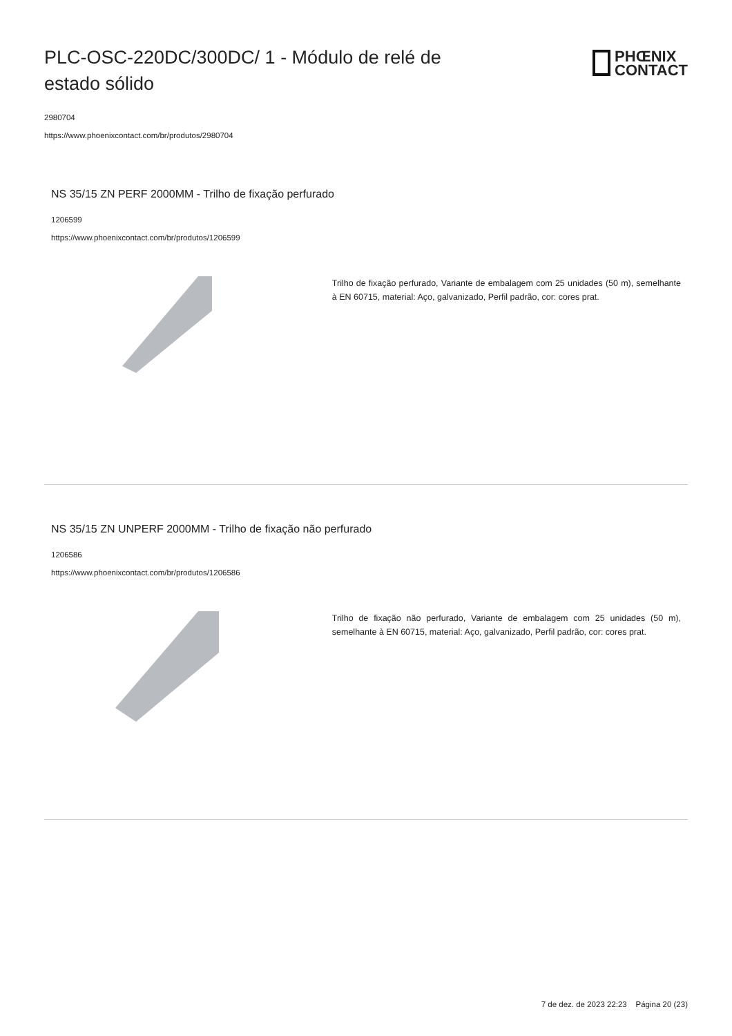PLC-OSC-220DC/300DC/ 1 - Módulo de relé de estado sólido
PHŒNIX
CONTACT
2980704
https://www.phoenixcontact.com/br/produtos/2980704
NS 35/15 ZN PERF 2000MM - Trilho de fixação perfurado
1206599
https://www.phoenixcontact.com/br/produtos/1206599
Trilho de fixação perfurado, Variante de embalagem com 25 unidades (50 m), semelhante à EN 60715, material: Aço, galvanizado, Perfil padrão, cor: cores prat.
NS 35/15 ZN UNPERF 2000MM - Trilho de fixação não perfurado
1206586
https://www.phoenixcontact.com/br/produtos/1206586
Trilho de fixação não perfurado, Variante de embalagem com 25 unidades (50 m), semelhante à EN 60715, material: Aço, galvanizado, Perfil padrão, cor: cores prat.
7 de dez. de 2023 22:23 Página 20 (23)